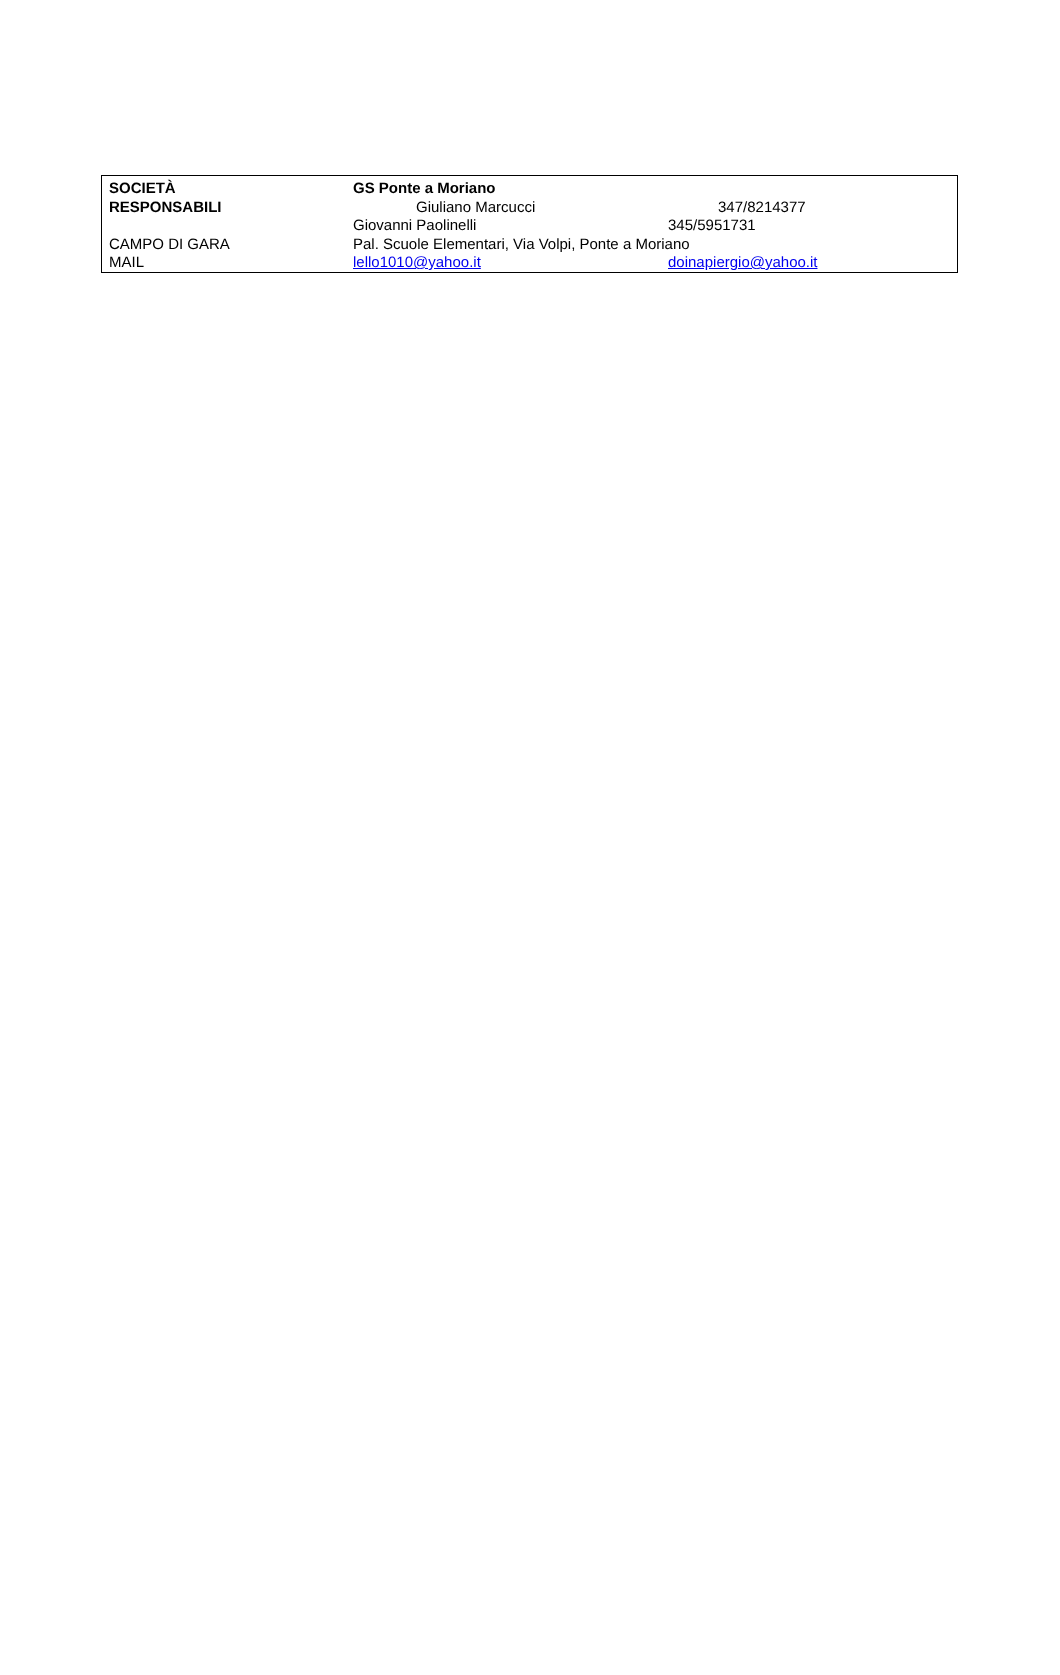| SOCIETÀ | GS Ponte a Moriano | |
| RESPONSABILI | Giuliano Marcucci | 347/8214377 |
| | Giovanni Paolinelli | 345/5951731 |
| CAMPO DI GARA | Pal. Scuole Elementari, Via Volpi, Ponte a Moriano | |
| MAIL | lello1010@yahoo.it | doinapiergio@yahoo.it |